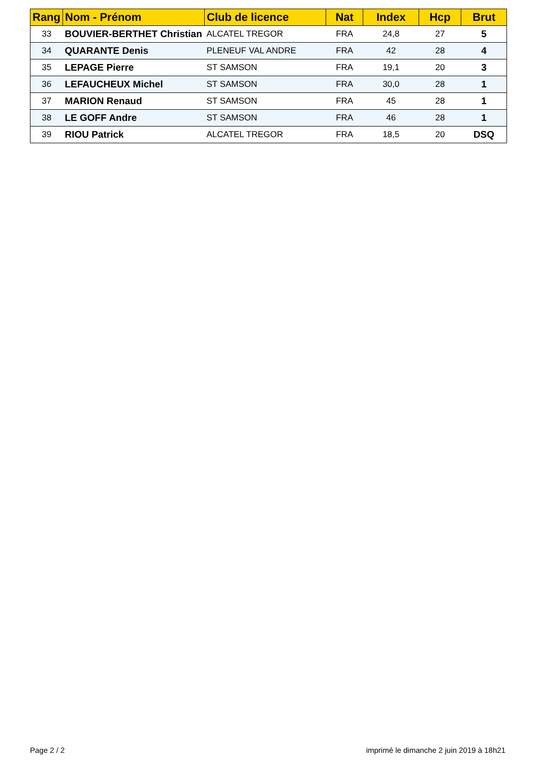| Rang | Nom - Prénom | Club de licence | Nat | Index | Hcp | Brut |
| --- | --- | --- | --- | --- | --- | --- |
| 33 | BOUVIER-BERTHET Christian | ALCATEL TREGOR | FRA | 24,8 | 27 | 5 |
| 34 | QUARANTE Denis | PLENEUF VAL ANDRE | FRA | 42 | 28 | 4 |
| 35 | LEPAGE Pierre | ST SAMSON | FRA | 19,1 | 20 | 3 |
| 36 | LEFAUCHEUX Michel | ST SAMSON | FRA | 30,0 | 28 | 1 |
| 37 | MARION Renaud | ST SAMSON | FRA | 45 | 28 | 1 |
| 38 | LE GOFF Andre | ST SAMSON | FRA | 46 | 28 | 1 |
| 39 | RIOU Patrick | ALCATEL TREGOR | FRA | 18,5 | 20 | DSQ |
Page 2 / 2
imprimé le dimanche 2 juin 2019 à 18h21